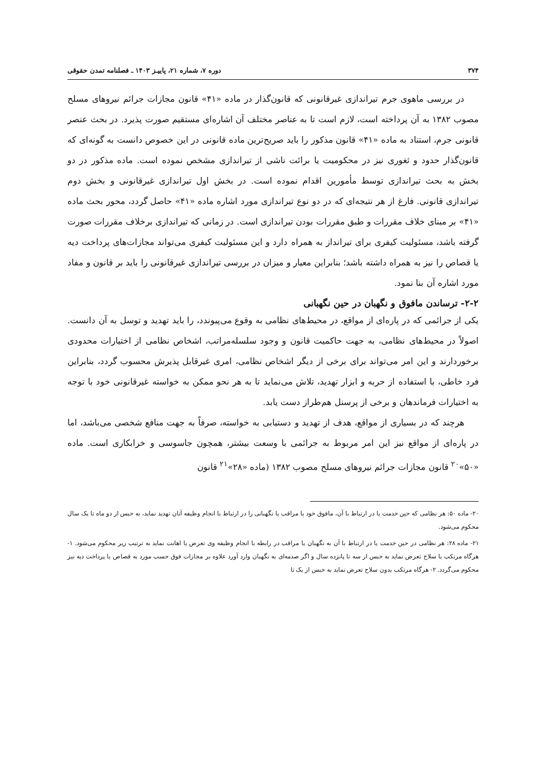۳۷۴ دوره ۷، شماره ۲۱، پاییـز ۱۴۰۳ ـ فصلنامه تمدن حقوقی
در بررسی ماهوی جرم تیراندازی غیرقانونی که قانون‌گذار در ماده «۴۱» قانون مجازات جرائم نیروهای مسلح مصوب ۱۳۸۲ به آن پرداخته است، لازم است تا به عناصر مختلف آن اشاره‌ای مستقیم صورت پذیرد. در بحث عنصر قانونی جرم، استناد به ماده «۴۱» قانون مذکور را باید صریح‌ترین ماده قانونی در این خصوص دانست به گونه‌ای که قانون‌گذار حدود و ثغوری نیز در محکومیت یا برائت ناشی از تیراندازی مشخص نموده است. ماده مذکور در دو بخش به بحث تیراندازی توسط مأمورین اقدام نموده است. در بخش اول تیراندازی غیرقانونی و بخش دوم تیراندازی قانونی. فارغ از هر نتیجه‌ای که در دو نوع تیراندازی مورد اشاره ماده «۴۱» حاصل گردد، محور بحث ماده «۴۱» بر مبنای خلاف مقررات و طبق مقررات بودن تیراندازی است. در زمانی که تیراندازی برخلاف مقررات صورت گرفته باشد، مسئولیت کیفری برای تیرانداز به همراه دارد و این مسئولیت کیفری می‌تواند مجازات‌های پرداخت دیه یا قصاص را نیز به همراه داشته باشد؛ بنابراین معیار و میزان در بررسی تیراندازی غیرقانونی را باید بر قانون و مفاد مورد اشاره آن بنا نمود.
۲-۲- ترساندن مافوق و نگهبان در حین نگهبانی
یکی از جرائمی که در پاره‌ای از مواقع، در محیط‌های نظامی به وقوع می‌پیوندد، را باید تهدید و توسل به آن دانست. اصولاً در محیط‌های نظامی، به جهت حاکمیت قانون و وجود سلسله‌مراتب، اشخاص نظامی از اختیارات محدودی برخوردارند و این امر می‌تواند برای برخی از دیگر اشخاص نظامی، امری غیرقابل پذیرش محسوب گردد، بنابراین فرد خاطی، با استفاده از حربه و ابزار تهدید، تلاش می‌نماید تا به هر نحو ممکن به خواسته غیرقانونی خود با توجه به اختیارات فرماندهان و برخی از پرسنل هم‌طراز دست یابد.
هرچند که در بسیاری از مواقع، هدف از تهدید و دستیابی به خواسته، صرفاً به جهت منافع شخصی می‌باشد، اما در پاره‌ای از مواقع نیز این امر مربوط به جرائمی با وسعت بیشتر، همچون جاسوسی و خرابکاری است. ماده «۵۰»<sup>۲۰</sup> قانون مجازات جرائم نیروهای مسلح مصوب ۱۳۸۲ (ماده «۲۸»<sup>۲۱</sup> قانون
۲۰- ماده ۵۰: هر نظامی که حین خدمت یا در ارتباط با آن، مافوق خود یا مراقب یا نگهبانی را در ارتباط با انجام وظیفه آنان تهدید نماید، به حبس از دو ماه تا یک سال محکوم می‌شود.
۲۱- ماده ۲۸: هر نظامی در حین خدمت یا در ارتباط با آن به نگهبان یا مراقب در رابطه با انجام وظیفه وی تعرض یا اهانت نماید به ترتیب زیر محکوم می‌شود. ۱- هرگاه مرتکب با سلاح تعرض نماید به حبس از سه تا پانزده سال و اگر صدمه‌ای به نگهبان وارد آورد علاوه بر مجازات فوق حسب مورد به قصاص یا پرداخت دیه نیز محکوم می‌گردد. ۲- هرگاه مرتکب بدون سلاح تعرض نماید به حبس از یک تا